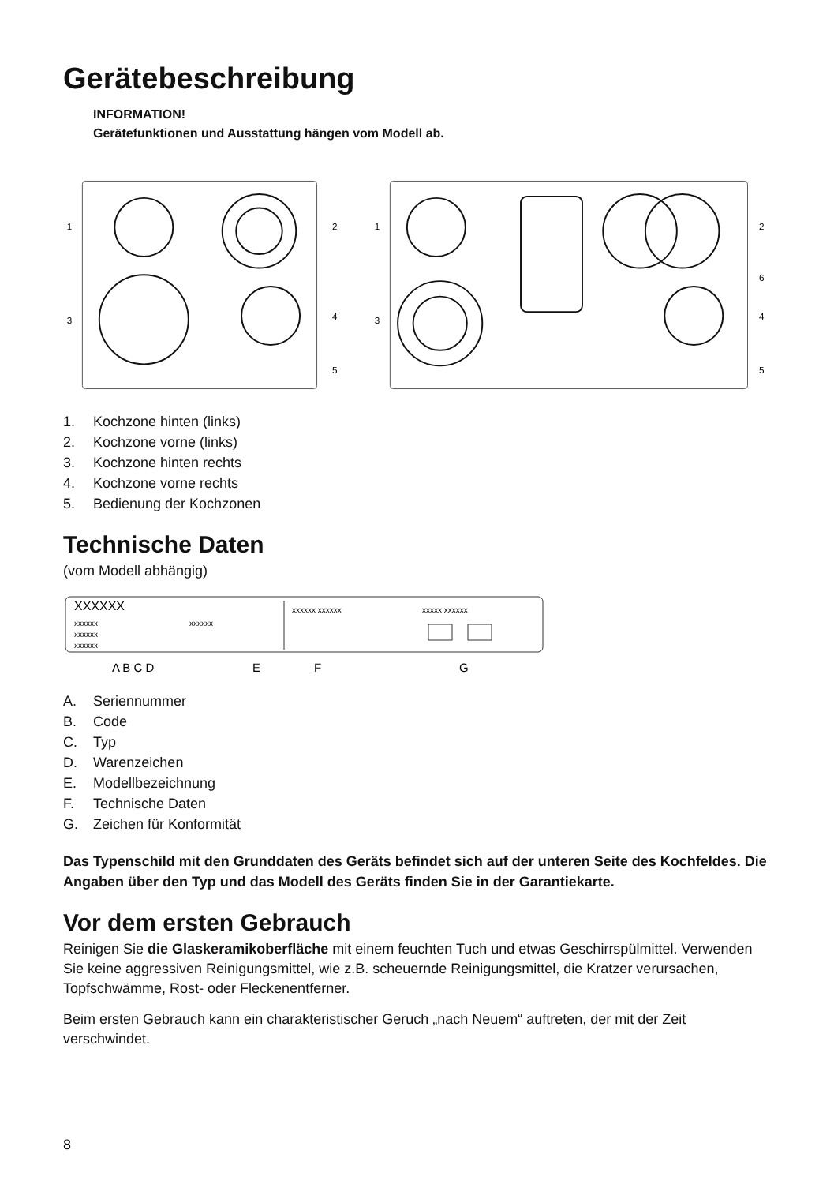Gerätebeschreibung
INFORMATION!
Gerätefunktionen und Ausstattung hängen vom Modell ab.
1
2
3
4
5
1
2
6
3
4
5
1. Kochzone hinten (links)
2. Kochzone vorne (links)
3. Kochzone hinten rechts
4. Kochzone vorne rechts
5. Bedienung der Kochzonen
Technische Daten
(vom Modell abhängig)
XXXXXX
xxxxxx
xxxxxx
xxxxxx
xxxxxx
xxxxxx xxxxxx
xxxxx xxxxxx
A B C D
E
F
G
A. Seriennummer
B. Code
C. Typ
D. Warenzeichen
E. Modellbezeichnung
F. Technische Daten
G. Zeichen für Konformität
Das Typenschild mit den Grunddaten des Geräts befindet sich auf der unteren Seite des Kochfeldes. Die Angaben über den Typ und das Modell des Geräts finden Sie in der Garantiekarte.
Vor dem ersten Gebrauch
Reinigen Sie die Glaskeramikoberfläche mit einem feuchten Tuch und etwas Geschirrspülmittel. Verwenden Sie keine aggressiven Reinigungsmittel, wie z.B. scheuernde Reinigungsmittel, die Kratzer verursachen, Topfschwämme, Rost- oder Fleckenentferner.
Beim ersten Gebrauch kann ein charakteristischer Geruch „nach Neuem“ auftreten, der mit der Zeit verschwindet.
8